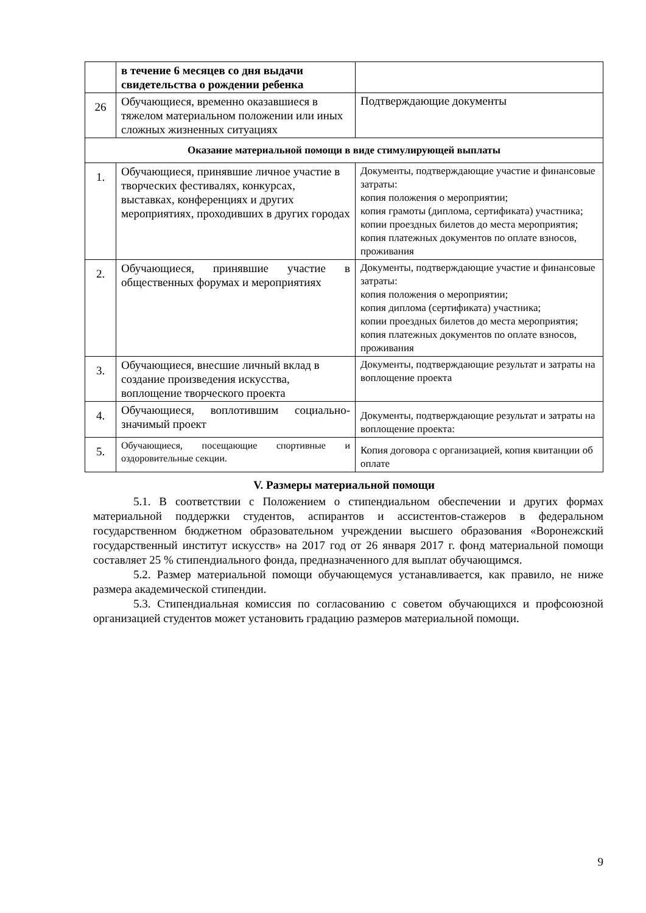| | в течение 6 месяцев со дня выдачи свидетельства о рождении ребенка | |
| 26 | Обучающиеся, временно оказавшиеся в тяжелом материальном положении или иных сложных жизненных ситуациях | Подтверждающие документы |
| Оказание материальной помощи в виде стимулирующей выплаты | | |
| 1. | Обучающиеся, принявшие личное участие в творческих фестивалях, конкурсах, выставках, конференциях и других мероприятиях, проходивших в других городах | Документы, подтверждающие участие и финансовые затраты: копия положения о мероприятии; копия грамоты (диплома, сертификата) участника; копии проездных билетов до места мероприятия; копия платежных документов по оплате взносов, проживания |
| 2. | Обучающиеся, принявшие участие в общественных форумах и мероприятиях | Документы, подтверждающие участие и финансовые затраты: копия положения о мероприятии; копия диплома (сертификата) участника; копии проездных билетов до места мероприятия; копия платежных документов по оплате взносов, проживания |
| 3. | Обучающиеся, внесшие личный вклад в создание произведения искусства, воплощение творческого проекта | Документы, подтверждающие результат и затраты на воплощение проекта |
| 4. | Обучающиеся, воплотившим социально-значимый проект | Документы, подтверждающие результат и затраты на воплощение проекта: |
| 5. | Обучающиеся, посещающие спортивные и оздоровительные секции. | Копия договора с организацией, копия квитанции об оплате |
V. Размеры материальной помощи
5.1. В соответствии с Положением о стипендиальном обеспечении и других формах материальной поддержки студентов, аспирантов и ассистентов-стажеров в федеральном государственном бюджетном образовательном учреждении высшего образования «Воронежский государственный институт искусств» на 2017 год от 26 января 2017 г. фонд материальной помощи составляет 25 % стипендиального фонда, предназначенного для выплат обучающимся.
5.2. Размер материальной помощи обучающемуся устанавливается, как правило, не ниже размера академической стипендии.
5.3. Стипендиальная комиссия по согласованию с советом обучающихся и профсоюзной организацией студентов может установить градацию размеров материальной помощи.
9